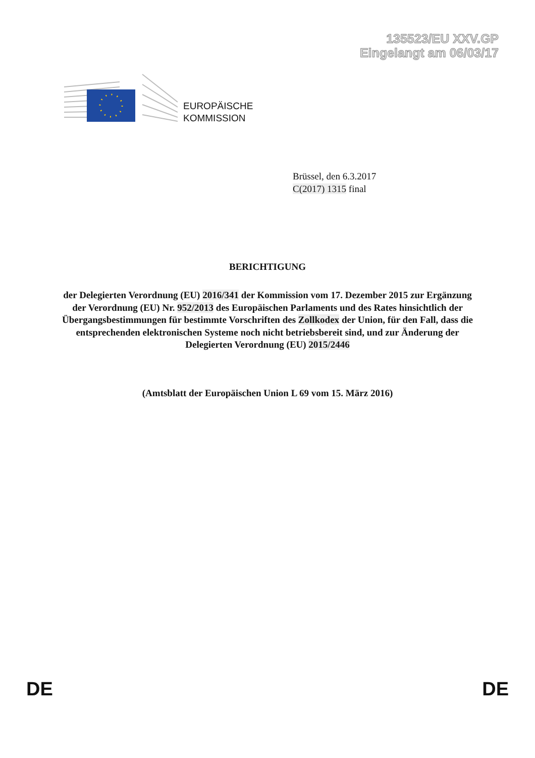135523/EU XXV.GP
Eingelangt am 06/03/17
EUROPÄISCHE
KOMMISSION
Brüssel, den 6.3.2017
C(2017) 1315 final
BERICHTIGUNG
der Delegierten Verordnung (EU) 2016/341 der Kommission vom 17. Dezember 2015 zur Ergänzung der Verordnung (EU) Nr. 952/2013 des Europäischen Parlaments und des Rates hinsichtlich der Übergangsbestimmungen für bestimmte Vorschriften des Zollkodex der Union, für den Fall, dass die entsprechenden elektronischen Systeme noch nicht betriebsbereit sind, und zur Änderung der Delegierten Verordnung (EU) 2015/2446
(Amtsblatt der Europäischen Union L 69 vom 15. März 2016)
DE DE